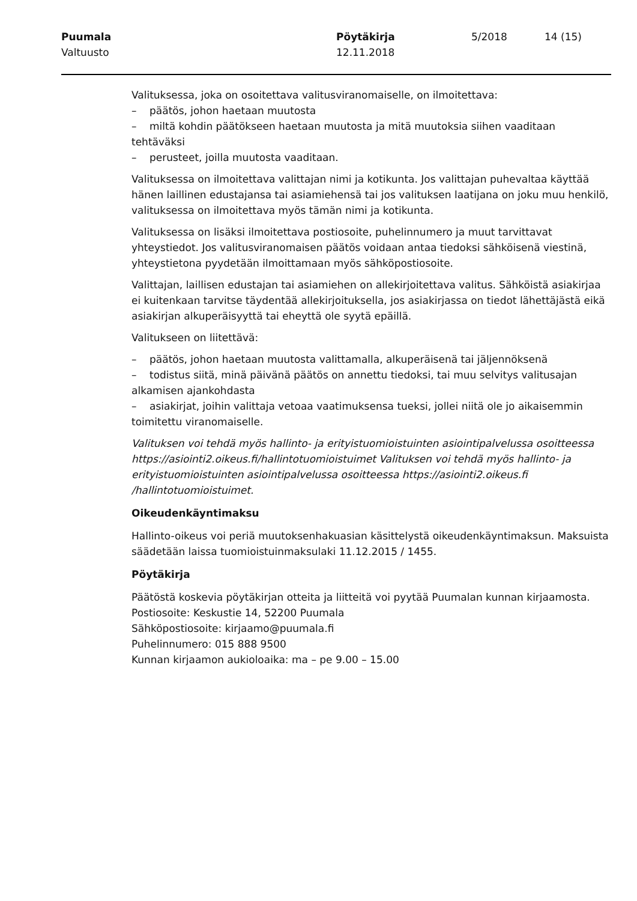Puumala
Valtuusto
Pöytäkirja
12.11.2018
5/2018 14 (15)
Valituksessa, joka on osoitettava valitusviranomaiselle, on ilmoitettava:
– päätös, johon haetaan muutosta
– miltä kohdin päätökseen haetaan muutosta ja mitä muutoksia siihen vaaditaan tehtäväksi
– perusteet, joilla muutosta vaaditaan.
Valituksessa on ilmoitettava valittajan nimi ja kotikunta. Jos valittajan puhevaltaa käyttää hänen laillinen edustajansa tai asiamiehensä tai jos valituksen laatijana on joku muu henkilö, valituksessa on ilmoitettava myös tämän nimi ja kotikunta.
Valituksessa on lisäksi ilmoitettava postiosoite, puhelinnumero ja muut tarvittavat yhteystiedot. Jos valitusviranomaisen päätös voidaan antaa tiedoksi sähköisenä viestinä, yhteystietona pyydetään ilmoittamaan myös sähköpostiosoite.
Valittajan, laillisen edustajan tai asiamiehen on allekirjoitettava valitus. Sähköistä asiakirjaa ei kuitenkaan tarvitse täydentää allekirjoituksella, jos asiakirjassa on tiedot lähettäjästä eikä asiakirjan alkuperäisyyttä tai eheyttä ole syytä epäillä.
Valitukseen on liitettävä:
– päätös, johon haetaan muutosta valittamalla, alkuperäisenä tai jäljennöksenä
– todistus siitä, minä päivänä päätös on annettu tiedoksi, tai muu selvitys valitusajan alkamisen ajankohdasta
– asiakirjat, joihin valittaja vetoaa vaatimuksensa tueksi, jollei niitä ole jo aikaisemmin toimitettu viranomaiselle.
Valituksen voi tehdä myös hallinto- ja erityistuomioistuinten asiointipalvelussa osoitteessa https://asiointi2.oikeus.fi/hallintotuomioistuimet Valituksen voi tehdä myös hallinto- ja erityistuomioistuinten asiointipalvelussa osoitteessa https://asiointi2.oikeus.fi /hallintotuomioistuimet.
Oikeudenkäyntimaksu
Hallinto-oikeus voi periä muutoksenhakuasian käsittelystä oikeudenkäyntimaksun. Maksuista säädetään laissa tuomioistuinmaksulaki 11.12.2015 / 1455.
Pöytäkirja
Päätöstä koskevia pöytäkirjan otteita ja liitteitä voi pyytää Puumalan kunnan kirjaamosta.
Postiosoite: Keskustie 14, 52200 Puumala
Sähköpostiosoite: kirjaamo@puumala.fi
Puhelinnumero: 015 888 9500
Kunnan kirjaamon aukioloaika: ma – pe 9.00 – 15.00